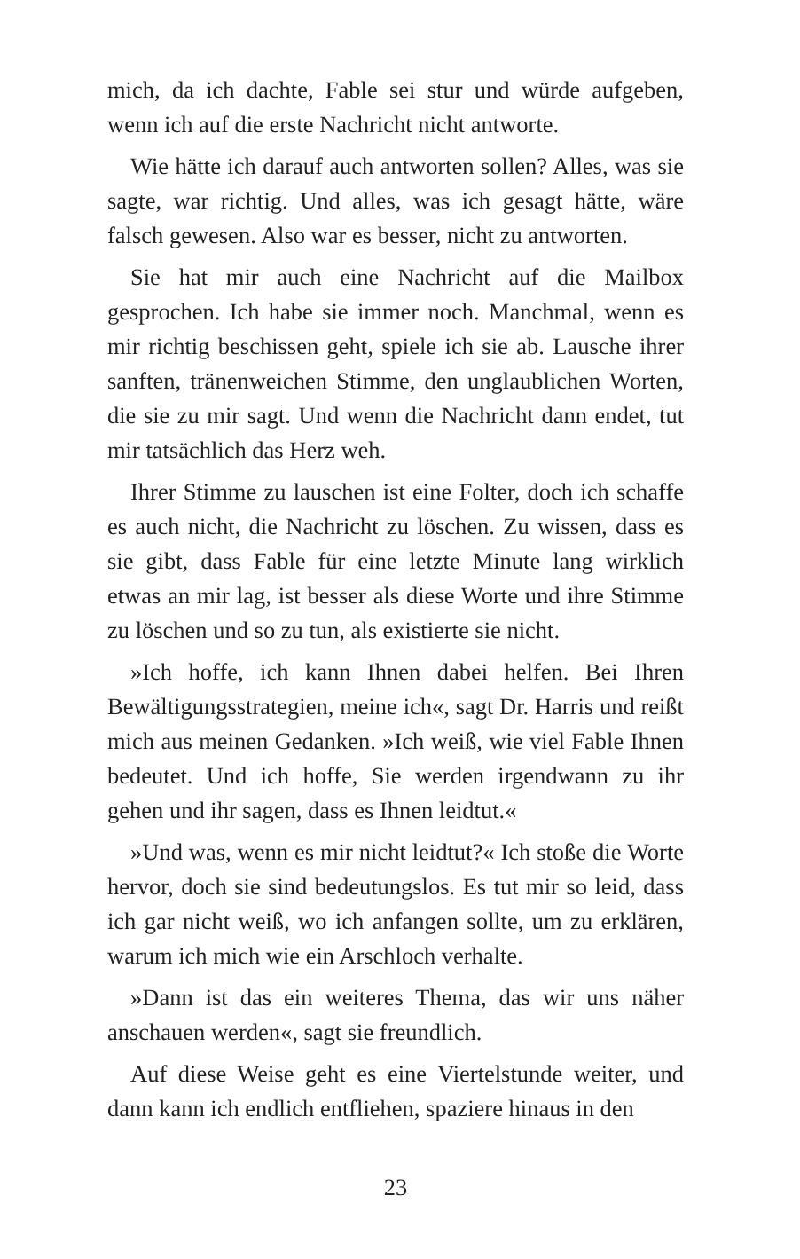mich, da ich dachte, Fable sei stur und würde aufgeben, wenn ich auf die erste Nachricht nicht antworte.
Wie hätte ich darauf auch antworten sollen? Alles, was sie sagte, war richtig. Und alles, was ich gesagt hätte, wäre falsch gewesen. Also war es besser, nicht zu antworten.
Sie hat mir auch eine Nachricht auf die Mailbox gesprochen. Ich habe sie immer noch. Manchmal, wenn es mir richtig beschissen geht, spiele ich sie ab. Lausche ihrer sanften, tränenweichen Stimme, den unglaublichen Worten, die sie zu mir sagt. Und wenn die Nachricht dann endet, tut mir tatsächlich das Herz weh.
Ihrer Stimme zu lauschen ist eine Folter, doch ich schaffe es auch nicht, die Nachricht zu löschen. Zu wissen, dass es sie gibt, dass Fable für eine letzte Minute lang wirklich etwas an mir lag, ist besser als diese Worte und ihre Stimme zu löschen und so zu tun, als existierte sie nicht.
»Ich hoffe, ich kann Ihnen dabei helfen. Bei Ihren Bewältigungsstrategien, meine ich«, sagt Dr. Harris und reißt mich aus meinen Gedanken. »Ich weiß, wie viel Fable Ihnen bedeutet. Und ich hoffe, Sie werden irgendwann zu ihr gehen und ihr sagen, dass es Ihnen leidtut.«
»Und was, wenn es mir nicht leidtut?« Ich stoße die Worte hervor, doch sie sind bedeutungslos. Es tut mir so leid, dass ich gar nicht weiß, wo ich anfangen sollte, um zu erklären, warum ich mich wie ein Arschloch verhalte.
»Dann ist das ein weiteres Thema, das wir uns näher anschauen werden«, sagt sie freundlich.
Auf diese Weise geht es eine Viertelstunde weiter, und dann kann ich endlich entfliehen, spaziere hinaus in den
23